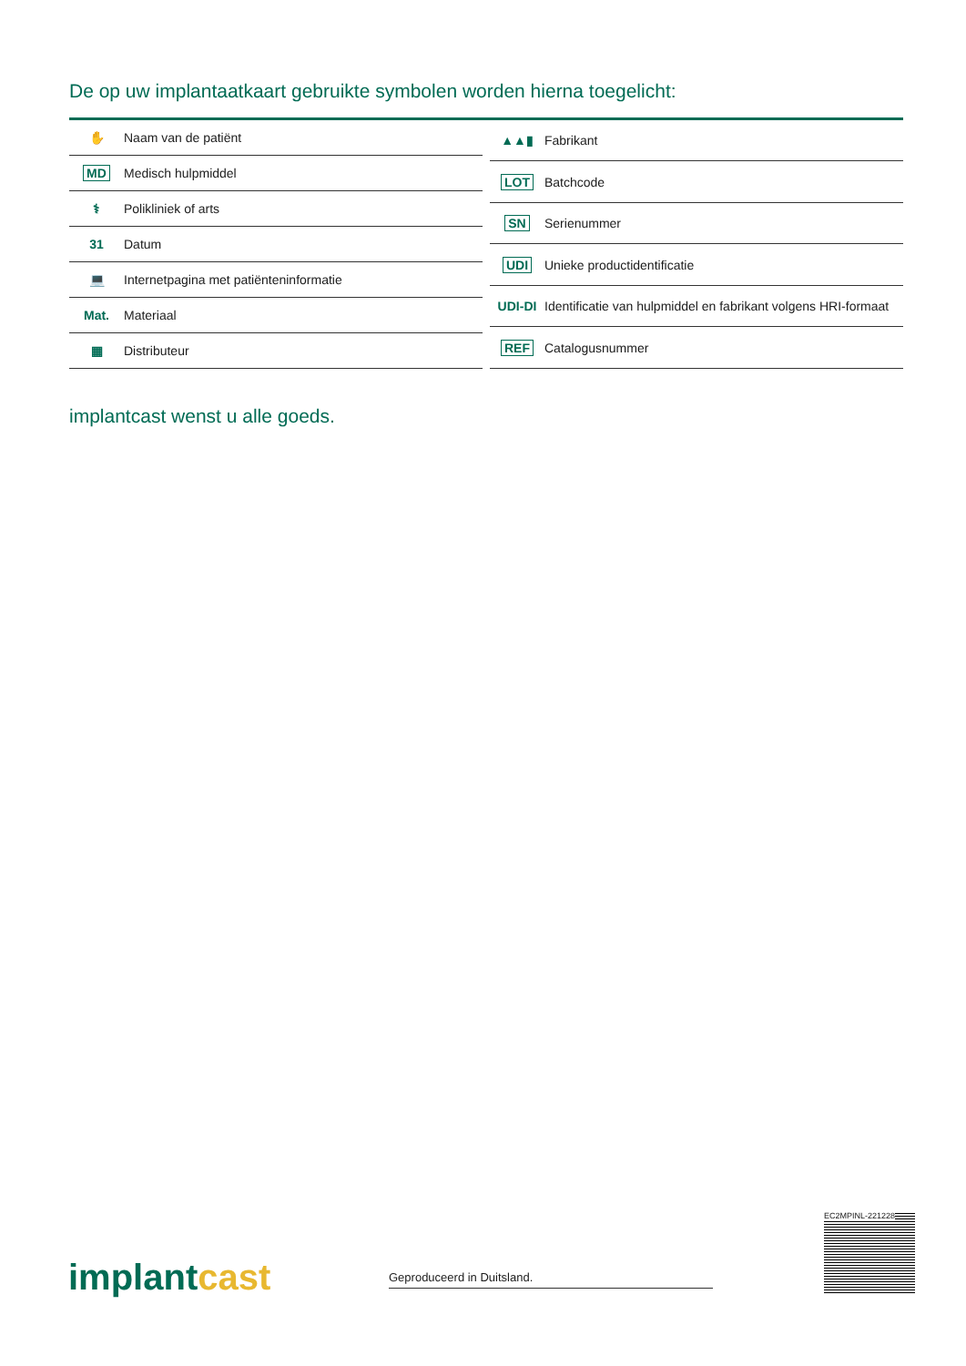De op uw implantaatkaart gebruikte symbolen worden hierna toegelicht:
| ✋ | Naam van de patiënt |
| MD | Medisch hulpmiddel |
| ⚕ | Polikliniek of arts |
| 31 | Datum |
| 💻 | Internetpagina met patiënteninformatie |
| Mat. | Materiaal |
| ▦ | Distributeur |
| ▲▲▮ | Fabrikant |
| LOT | Batchcode |
| SN | Serienummer |
| UDI | Unieke productidentificatie |
| UDI-DI | Identificatie van hulpmiddel en fabrikant volgens HRI-formaat |
| REF | Catalogusnummer |
implantcast wenst u alle goeds.
implantcast Geproduceerd in Duitsland.
EC2MPINL-221228